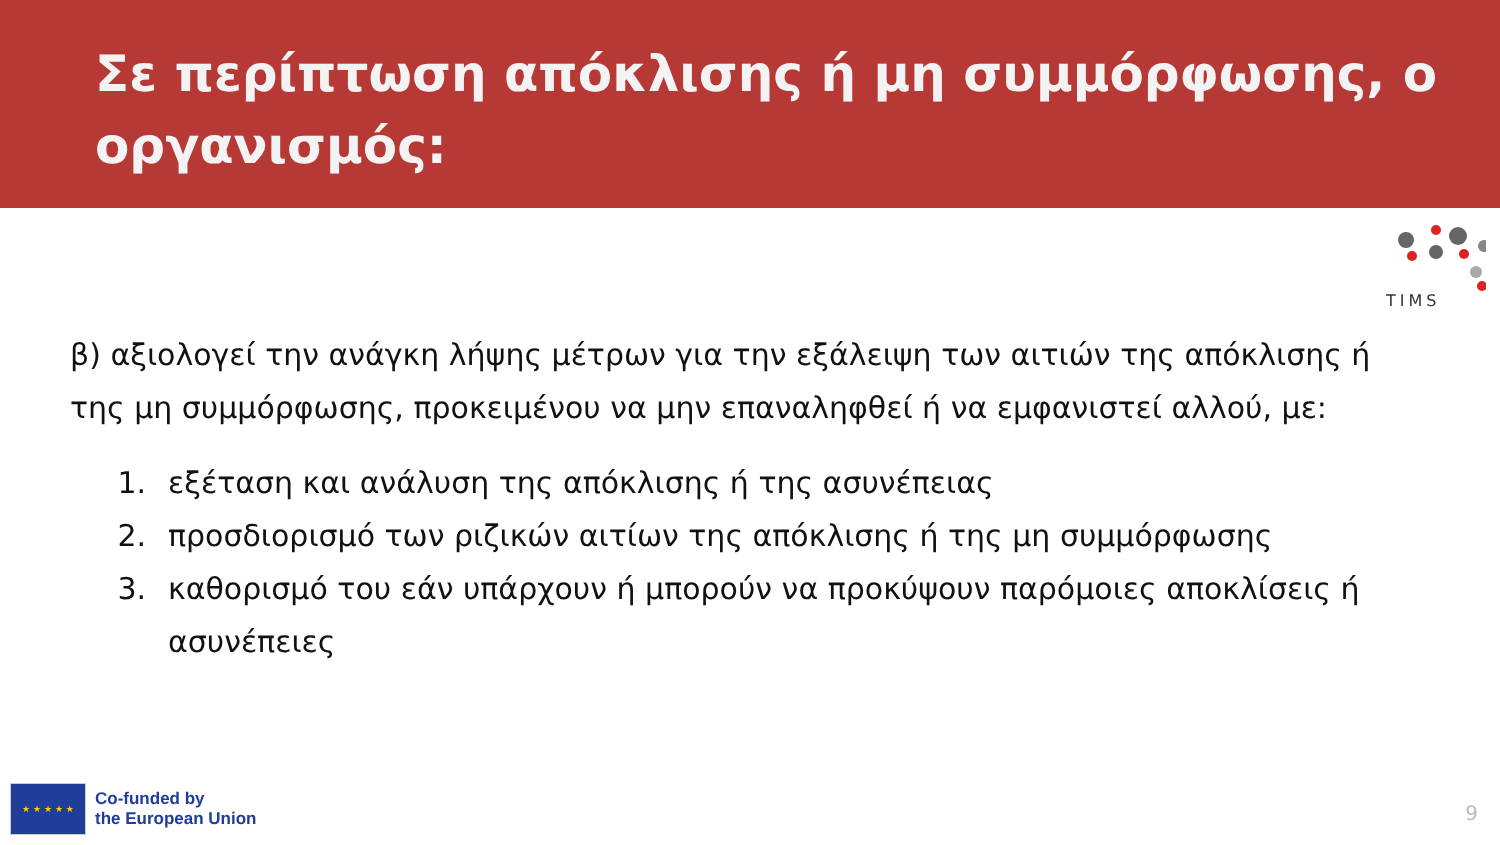Σε περίπτωση απόκλισης ή μη συμμόρφωσης, ο οργανισμός:
TIMS
β) αξιολογεί την ανάγκη λήψης μέτρων για την εξάλειψη των αιτιών της απόκλισης ή της μη συμμόρφωσης, προκειμένου να μην επαναληφθεί ή να εμφανιστεί αλλού, με:
1. εξέταση και ανάλυση της απόκλισης ή της ασυνέπειας
2. προσδιορισμό των ριζικών αιτίων της απόκλισης ή της μη συμμόρφωσης
3. καθορισμό του εάν υπάρχουν ή μπορούν να προκύψουν παρόμοιες αποκλίσεις ή ασυνέπειες
★ ★ ★ ★ ★
Co-funded by
the European Union
9